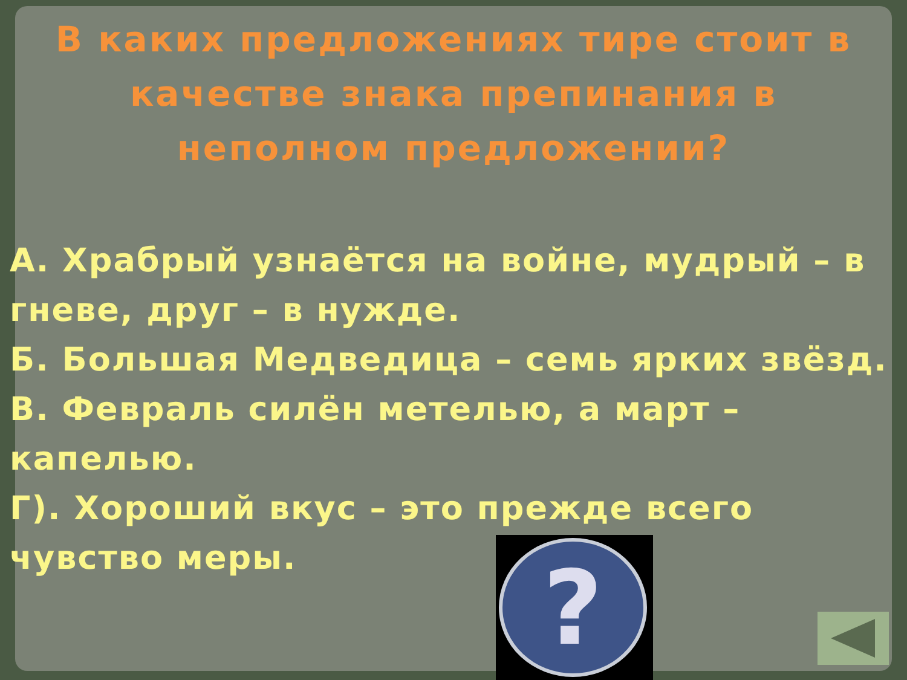В каких предложениях тире стоит в качестве знака препинания в неполном предложении?
А. Храбрый узнаётся на войне, мудрый – в гневе, друг – в нужде.
Б. Большая Медведица – семь ярких звёзд.
В. Февраль силён метелью, а март – капелью.
Г). Хороший вкус – это прежде всего чувство меры.
?